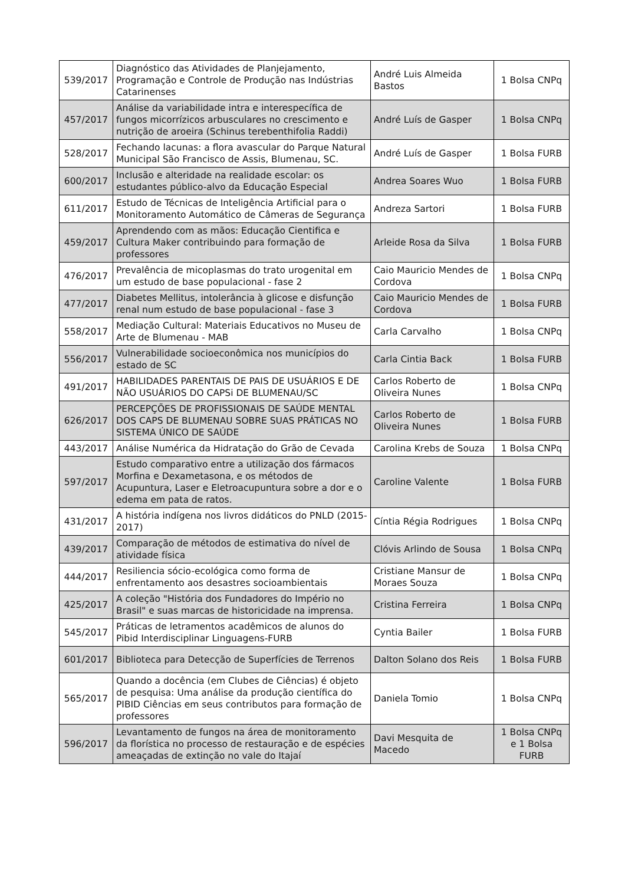| 539/2017 | Diagnóstico das Atividades de Planjejamento, Programação e Controle de Produção nas Indústrias Catarinenses | André Luis Almeida Bastos | 1 Bolsa CNPq |
| 457/2017 | Análise da variabilidade intra e interespecífica de fungos micorrízicos arbusculares no crescimento e nutrição de aroeira (Schinus terebenthifolia Raddi) | André Luís de Gasper | 1 Bolsa CNPq |
| 528/2017 | Fechando lacunas: a flora avascular do Parque Natural Municipal São Francisco de Assis, Blumenau, SC. | André Luís de Gasper | 1 Bolsa FURB |
| 600/2017 | Inclusão e alteridade na realidade escolar: os estudantes público-alvo da Educação Especial | Andrea Soares Wuo | 1 Bolsa FURB |
| 611/2017 | Estudo de Técnicas de Inteligência Artificial para o Monitoramento Automático de Câmeras de Segurança | Andreza Sartori | 1 Bolsa FURB |
| 459/2017 | Aprendendo com as mãos: Educação Cientifica e Cultura Maker contribuindo para formação de professores | Arleide Rosa da Silva | 1 Bolsa FURB |
| 476/2017 | Prevalência de micoplasmas do trato urogenital em um estudo de base populacional - fase 2 | Caio Mauricio Mendes de Cordova | 1 Bolsa CNPq |
| 477/2017 | Diabetes Mellitus, intolerância à glicose e disfunção renal num estudo de base populacional - fase 3 | Caio Mauricio Mendes de Cordova | 1 Bolsa FURB |
| 558/2017 | Mediação Cultural: Materiais Educativos no Museu de Arte de Blumenau - MAB | Carla Carvalho | 1 Bolsa CNPq |
| 556/2017 | Vulnerabilidade socioeconômica nos municípios do estado de SC | Carla Cintia Back | 1 Bolsa FURB |
| 491/2017 | HABILIDADES PARENTAIS DE PAIS DE USUÁRIOS E DE NÃO USUÁRIOS DO CAPSi DE BLUMENAU/SC | Carlos Roberto de Oliveira Nunes | 1 Bolsa CNPq |
| 626/2017 | PERCEPÇÕES DE PROFISSIONAIS DE SAÚDE MENTAL DOS CAPS DE BLUMENAU SOBRE SUAS PRÁTICAS NO SISTEMA ÚNICO DE SAÚDE | Carlos Roberto de Oliveira Nunes | 1 Bolsa FURB |
| 443/2017 | Análise Numérica da Hidratação do Grão de Cevada | Carolina Krebs de Souza | 1 Bolsa CNPq |
| 597/2017 | Estudo comparativo entre a utilização dos fármacos Morfina e Dexametasona, e os métodos de Acupuntura, Laser e Eletroacupuntura sobre a dor e o edema em pata de ratos. | Caroline Valente | 1 Bolsa FURB |
| 431/2017 | A história indígena nos livros didáticos do PNLD (2015-2017) | Cíntia Régia Rodrigues | 1 Bolsa CNPq |
| 439/2017 | Comparação de métodos de estimativa do nível de atividade física | Clóvis Arlindo de Sousa | 1 Bolsa CNPq |
| 444/2017 | Resiliencia sócio-ecológica como forma de enfrentamento aos desastres socioambientais | Cristiane Mansur de Moraes Souza | 1 Bolsa CNPq |
| 425/2017 | A coleção "História dos Fundadores do Império no Brasil" e suas marcas de historicidade na imprensa. | Cristina Ferreira | 1 Bolsa CNPq |
| 545/2017 | Práticas de letramentos acadêmicos de alunos do Pibid Interdisciplinar Linguagens-FURB | Cyntia Bailer | 1 Bolsa FURB |
| 601/2017 | Biblioteca para Detecção de Superfícies de Terrenos | Dalton Solano dos Reis | 1 Bolsa FURB |
| 565/2017 | Quando a docência (em Clubes de Ciências) é objeto de pesquisa: Uma análise da produção científica do PIBID Ciências em seus contributos para formação de professores | Daniela Tomio | 1 Bolsa CNPq |
| 596/2017 | Levantamento de fungos na área de monitoramento da florística no processo de restauração e de espécies ameaçadas de extinção no vale do Itajaí | Davi Mesquita de Macedo | 1 Bolsa CNPq e 1 Bolsa FURB |